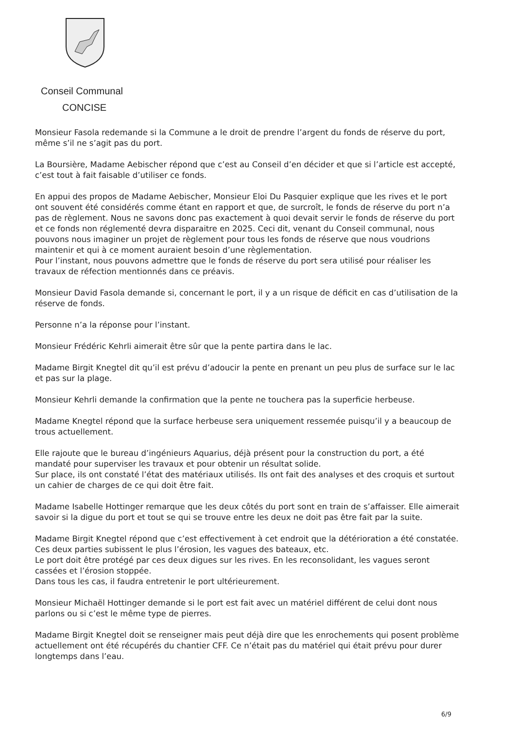Conseil Communal
CONCISE
Monsieur Fasola redemande si la Commune a le droit de prendre l’argent du fonds de réserve du port, même s’il ne s’agit pas du port.
La Boursière, Madame Aebischer répond que c’est au Conseil d’en décider et que si l’article est accepté, c’est tout à fait faisable d’utiliser ce fonds.
En appui des propos de Madame Aebischer, Monsieur Eloi Du Pasquier explique que les rives et le port ont souvent été considérés comme étant en rapport et que, de surcroît, le fonds de réserve du port n’a pas de règlement. Nous ne savons donc pas exactement à quoi devait servir le fonds de réserve du port et ce fonds non réglementé devra disparaitre en 2025. Ceci dit, venant du Conseil communal, nous pouvons nous imaginer un projet de règlement pour tous les fonds de réserve que nous voudrions maintenir et qui à ce moment auraient besoin d’une règlementation.
Pour l’instant, nous pouvons admettre que le fonds de réserve du port sera utilisé pour réaliser les travaux de réfection mentionnés dans ce préavis.
Monsieur David Fasola demande si, concernant le port, il y a un risque de déficit en cas d’utilisation de la réserve de fonds.
Personne n’a la réponse pour l’instant.
Monsieur Frédéric Kehrli aimerait être sûr que la pente partira dans le lac.
Madame Birgit Knegtel dit qu’il est prévu d’adoucir la pente en prenant un peu plus de surface sur le lac et pas sur la plage.
Monsieur Kehrli demande la confirmation que la pente ne touchera pas la superficie herbeuse.
Madame Knegtel répond que la surface herbeuse sera uniquement ressemée puisqu’il y a beaucoup de trous actuellement.
Elle rajoute que le bureau d’ingénieurs Aquarius, déjà présent pour la construction du port, a été mandaté pour superviser les travaux et pour obtenir un résultat solide.
Sur place, ils ont constaté l’état des matériaux utilisés. Ils ont fait des analyses et des croquis et surtout un cahier de charges de ce qui doit être fait.
Madame Isabelle Hottinger remarque que les deux côtés du port sont en train de s’affaisser. Elle aimerait savoir si la digue du port et tout se qui se trouve entre les deux ne doit pas être fait par la suite.
Madame Birgit Knegtel répond que c’est effectivement à cet endroit que la détérioration a été constatée. Ces deux parties subissent le plus l’érosion, les vagues des bateaux, etc.
Le port doit être protégé par ces deux digues sur les rives. En les reconsolidant, les vagues seront cassées et l’érosion stoppée.
Dans tous les cas, il faudra entretenir le port ultérieurement.
Monsieur Michaël Hottinger demande si le port est fait avec un matériel différent de celui dont nous parlons ou si c’est le même type de pierres.
Madame Birgit Knegtel doit se renseigner mais peut déjà dire que les enrochements qui posent problème actuellement ont été récupérés du chantier CFF. Ce n’était pas du matériel qui était prévu pour durer longtemps dans l’eau.
6/9